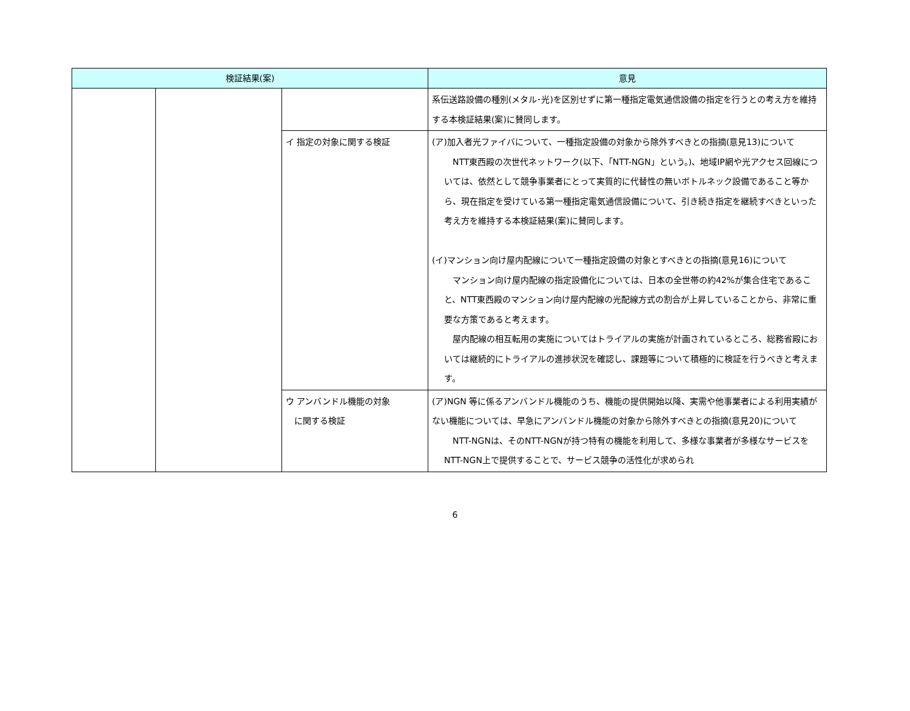| 検証結果(案) | | | 意見 |
| --- | --- | --- | --- |
| | | | 系伝送路設備の種別(メタル･光)を区別せずに第一種指定電気通信設備の指定を行うとの考え方を維持する本検証結果(案)に賛同します。 |
| | | イ 指定の対象に関する検証 | (ア)加入者光ファイバについて、一種指定設備の対象から除外すべきとの指摘(意見13)について NTT東西殿の次世代ネットワーク(以下、「NTT-NGN」という。)、地域IP網や光アクセス回線については、依然として競争事業者にとって実質的に代替性の無いボトルネック設備であること等から、現在指定を受けている第一種指定電気通信設備について、引き続き指定を継続すべきといった考え方を維持する本検証結果(案)に賛同します。 (イ)マンション向け屋内配線について一種指定設備の対象とすべきとの指摘(意見16)について マンション向け屋内配線の指定設備化については、日本の全世帯の約42%が集合住宅であること、NTT東西殿のマンション向け屋内配線の光配線方式の割合が上昇していることから、非常に重要な方策であると考えます。 屋内配線の相互転用の実施についてはトライアルの実施が計画されているところ、総務省殿においては継続的にトライアルの進捗状況を確認し、課題等について積極的に検証を行うべきと考えます。 |
| | | ウ アンバンドル機能の対象 に関する検証 | (ア)NGN 等に係るアンバンドル機能のうち、機能の提供開始以降、実需や他事業者による利用実績がない機能については、早急にアンバンドル機能の対象から除外すべきとの指摘(意見20)について NTT-NGNは、そのNTT-NGNが持つ特有の機能を利用して、多様な事業者が多様なサービスをNTT-NGN上で提供することで、サービス競争の活性化が求められ |
6